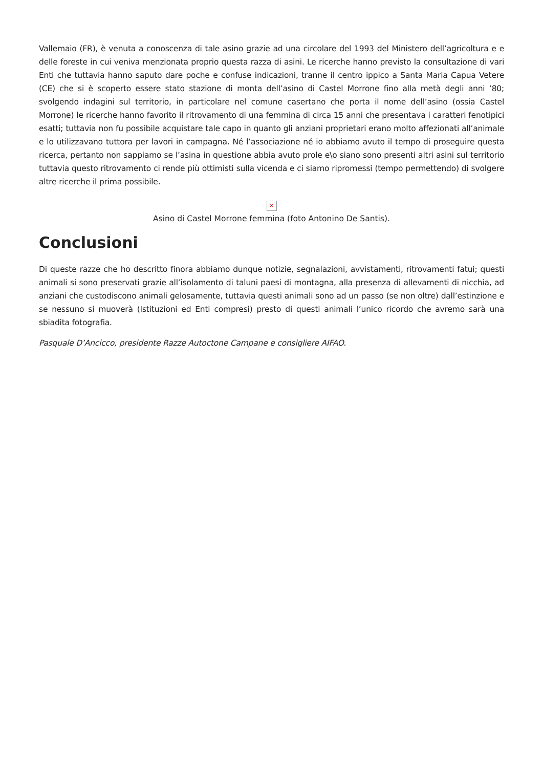Vallemaio (FR), è venuta a conoscenza di tale asino grazie ad una circolare del 1993 del Ministero dell’agricoltura e e delle foreste in cui veniva menzionata proprio questa razza di asini. Le ricerche hanno previsto la consultazione di vari Enti che tuttavia hanno saputo dare poche e confuse indicazioni, tranne il centro ippico a Santa Maria Capua Vetere (CE) che si è scoperto essere stato stazione di monta dell’asino di Castel Morrone fino alla metà degli anni ’80; svolgendo indagini sul territorio, in particolare nel comune casertano che porta il nome dell’asino (ossia Castel Morrone) le ricerche hanno favorito il ritrovamento di una femmina di circa 15 anni che presentava i caratteri fenotipici esatti; tuttavia non fu possibile acquistare tale capo in quanto gli anziani proprietari erano molto affezionati all’animale e lo utilizzavano tuttora per lavori in campagna. Né l’associazione né io abbiamo avuto il tempo di proseguire questa ricerca, pertanto non sappiamo se l’asina in questione abbia avuto prole e\o siano sono presenti altri asini sul territorio tuttavia questo ritrovamento ci rende più ottimisti sulla vicenda e ci siamo ripromessi (tempo permettendo) di svolgere altre ricerche il prima possibile.
✕
Asino di Castel Morrone femmina (foto Antonino De Santis).
Conclusioni
Di queste razze che ho descritto finora abbiamo dunque notizie, segnalazioni, avvistamenti, ritrovamenti fatui; questi animali si sono preservati grazie all’isolamento di taluni paesi di montagna, alla presenza di allevamenti di nicchia, ad anziani che custodiscono animali gelosamente, tuttavia questi animali sono ad un passo (se non oltre) dall’estinzione e se nessuno si muoverà (Istituzioni ed Enti compresi) presto di questi animali l’unico ricordo che avremo sarà una sbiadita fotografia.
Pasquale D’Ancicco, presidente Razze Autoctone Campane e consigliere AIFAO.